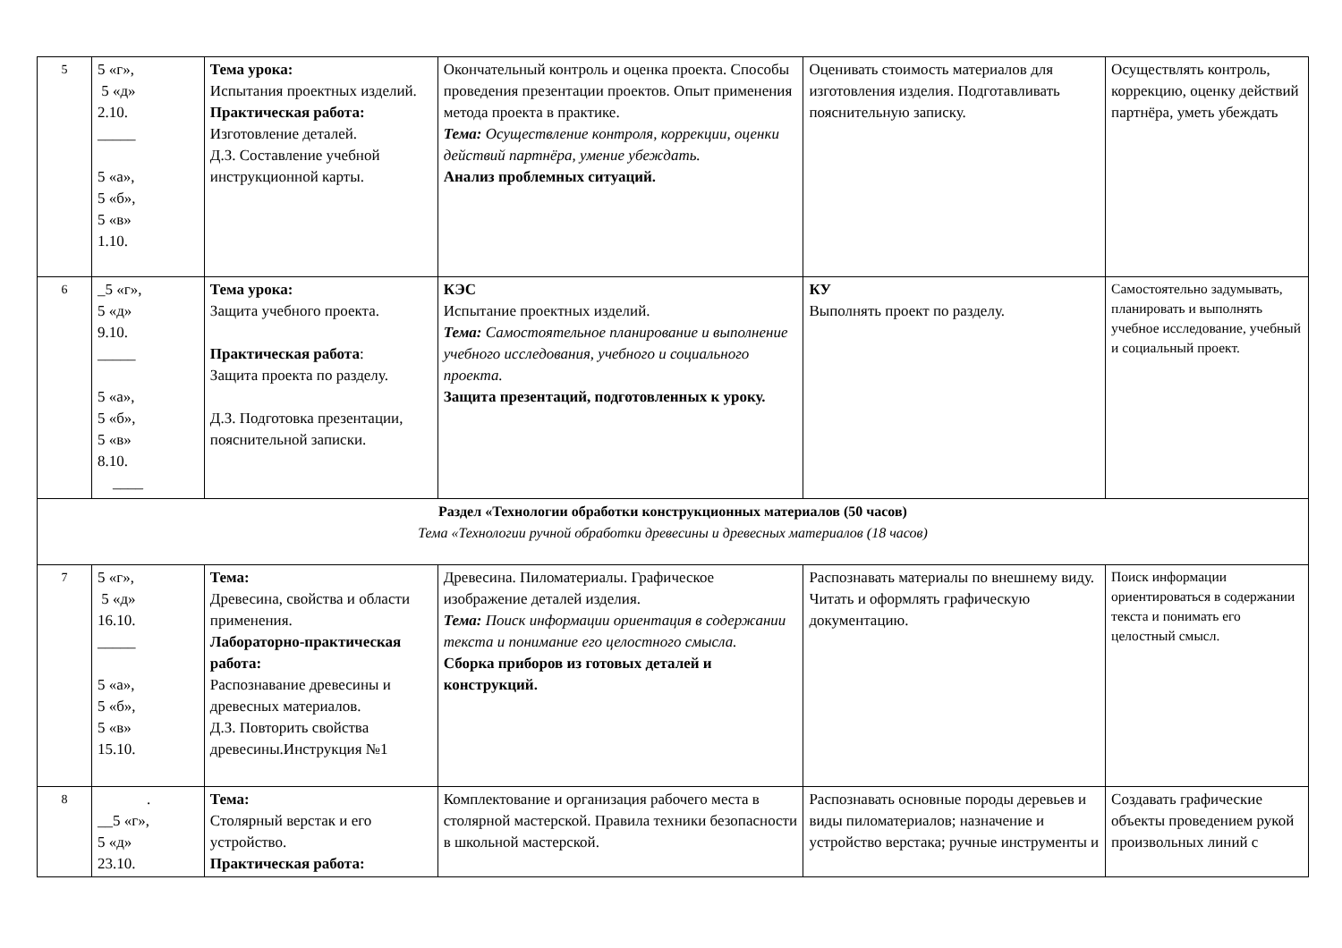| 5 | 5 «г», 5 «д» 2.10. _____ 5 «а», 5 «б», 5 «в» 1.10. | Тема урока: Испытания проектных изделий. Практическая работа: Изготовление деталей. Д.З. Составление учебной инструкционной карты. | Окончательный контроль и оценка проекта. Способы проведения презентации проектов. Опыт применения метода проекта в практике. Тема: Осуществление контроля, коррекции, оценки действий партнёра, умение убеждать. Анализ проблемных ситуаций. | Оценивать стоимость материалов для изготовления изделия. Подготавливать пояснительную записку. | Осуществлять контроль, коррекцию, оценку действий партнёра, уметь убеждать |
| 6 | _5 «г», 5 «д» 9.10. _____ 5 «а», 5 «б», 5 «в» 8.10. ____ | Тема урока: Защита учебного проекта. Практическая работа : Защита проекта по разделу. Д.З. Подготовка презентации, пояснительной записки. | КЭС Испытание проектных изделий. Тема: Самостоятельное планирование и выполнение учебного исследования, учебного и социального проекта. Защита презентаций, подготовленных к уроку. | КУ Выполнять проект по разделу. | Самостоятельно задумывать, планировать и выполнять учебное исследование, учебный и социальный проект. |
| Раздел «Технологии обработки конструкционных материалов (50 часов) Тема «Технологии ручной обработки древесины и древесных материалов (18 часов) | | | | | |
| 7 | 5 «г», 5 «д» 16.10. _____ 5 «а», 5 «б», 5 «в» 15.10. | Тема: Древесина, свойства и области применения. Лабораторно-практическая работа: Распознавание древесины и древесных материалов. Д.З. Повторить свойства древесины.Инструкция №1 | Древесина. Пиломатериалы. Графическое изображение деталей изделия. Тема: Поиск информации ориентация в содержании текста и понимание его целостного смысла. Сборка приборов из готовых деталей и конструкций. | Распознавать материалы по внешнему виду. Читать и оформлять графическую документацию. | Поиск информации ориентироваться в содержании текста и понимать его целостный смысл. |
| 8 | . __5 «г», 5 «д» 23.10. | Тема: Столярный верстак и его устройство. Практическая работа: | Комплектование и организация рабочего места в столярной мастерской. Правила техники безопасности в школьной мастерской. | Распознавать основные породы деревьев и виды пиломатериалов; назначение и устройство верстака; ручные инструменты и | Создавать графические объекты проведением рукой произвольных линий с |